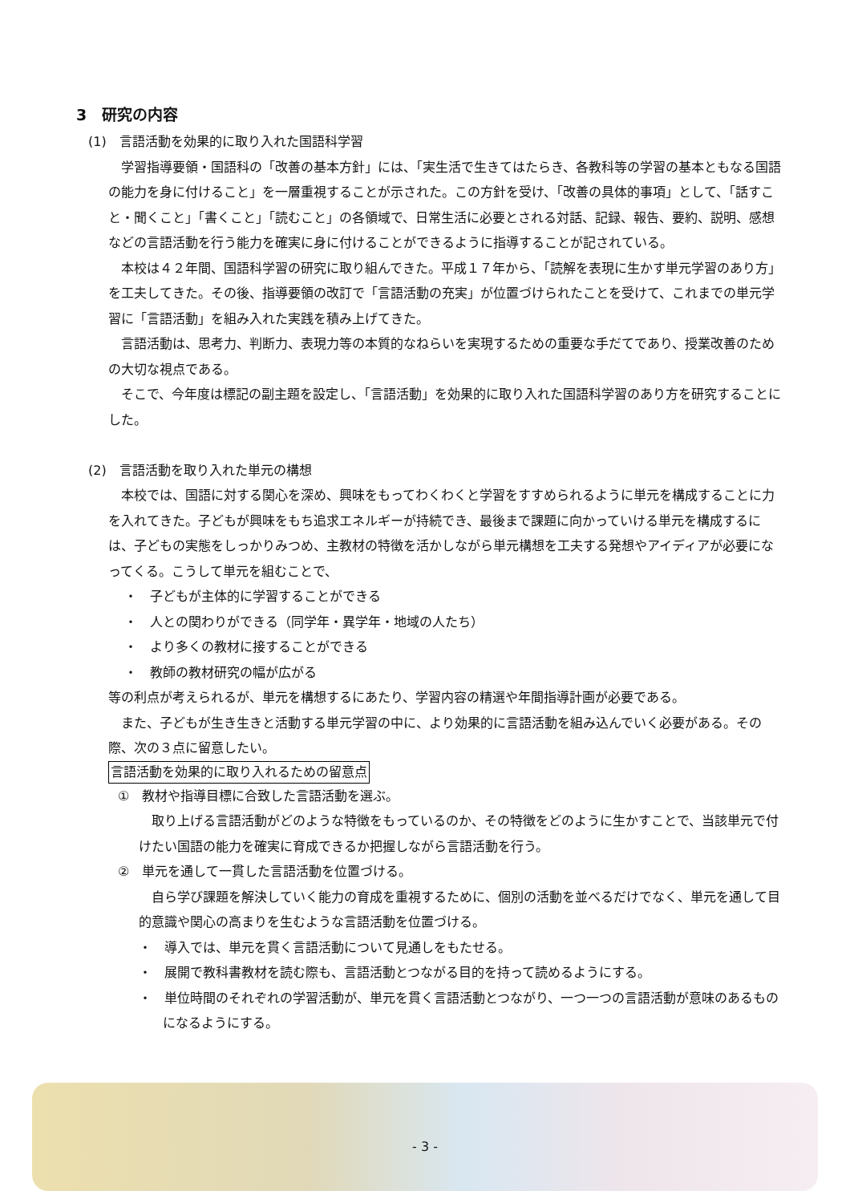3　研究の内容
(1)　言語活動を効果的に取り入れた国語科学習
学習指導要領・国語科の「改善の基本方針」には、「実生活で生きてはたらき、各教科等の学習の基本ともなる国語の能力を身に付けること」を一層重視することが示された。この方針を受け、「改善の具体的事項」として、「話すこと・聞くこと」「書くこと」「読むこと」の各領域で、日常生活に必要とされる対話、記録、報告、要約、説明、感想などの言語活動を行う能力を確実に身に付けることができるように指導することが記されている。
本校は４２年間、国語科学習の研究に取り組んできた。平成１７年から、「読解を表現に生かす単元学習のあり方」を工夫してきた。その後、指導要領の改訂で「言語活動の充実」が位置づけられたことを受けて、これまでの単元学習に「言語活動」を組み入れた実践を積み上げてきた。
言語活動は、思考力、判断力、表現力等の本質的なねらいを実現するための重要な手だてであり、授業改善のための大切な視点である。
そこで、今年度は標記の副主題を設定し、「言語活動」を効果的に取り入れた国語科学習のあり方を研究することにした。
(2)　言語活動を取り入れた単元の構想
本校では、国語に対する関心を深め、興味をもってわくわくと学習をすすめられるように単元を構成することに力を入れてきた。子どもが興味をもち追求エネルギーが持続でき、最後まで課題に向かっていける単元を構成するには、子どもの実態をしっかりみつめ、主教材の特徴を活かしながら単元構想を工夫する発想やアイディアが必要になってくる。こうして単元を組むことで、
・　子どもが主体的に学習することができる
・　人との関わりができる（同学年・異学年・地域の人たち）
・　より多くの教材に接することができる
・　教師の教材研究の幅が広がる
等の利点が考えられるが、単元を構想するにあたり、学習内容の精選や年間指導計画が必要である。
また、子どもが生き生きと活動する単元学習の中に、より効果的に言語活動を組み込んでいく必要がある。その際、次の３点に留意したい。
言語活動を効果的に取り入れるための留意点
①　教材や指導目標に合致した言語活動を選ぶ。
取り上げる言語活動がどのような特徴をもっているのか、その特徴をどのように生かすことで、当該単元で付けたい国語の能力を確実に育成できるか把握しながら言語活動を行う。
②　単元を通して一貫した言語活動を位置づける。
自ら学び課題を解決していく能力の育成を重視するために、個別の活動を並べるだけでなく、単元を通して目的意識や関心の高まりを生むような言語活動を位置づける。
・　導入では、単元を貫く言語活動について見通しをもたせる。
・　展開で教科書教材を読む際も、言語活動とつながる目的を持って読めるようにする。
・　単位時間のそれぞれの学習活動が、単元を貫く言語活動とつながり、一つ一つの言語活動が意味のあるものになるようにする。
- 3 -